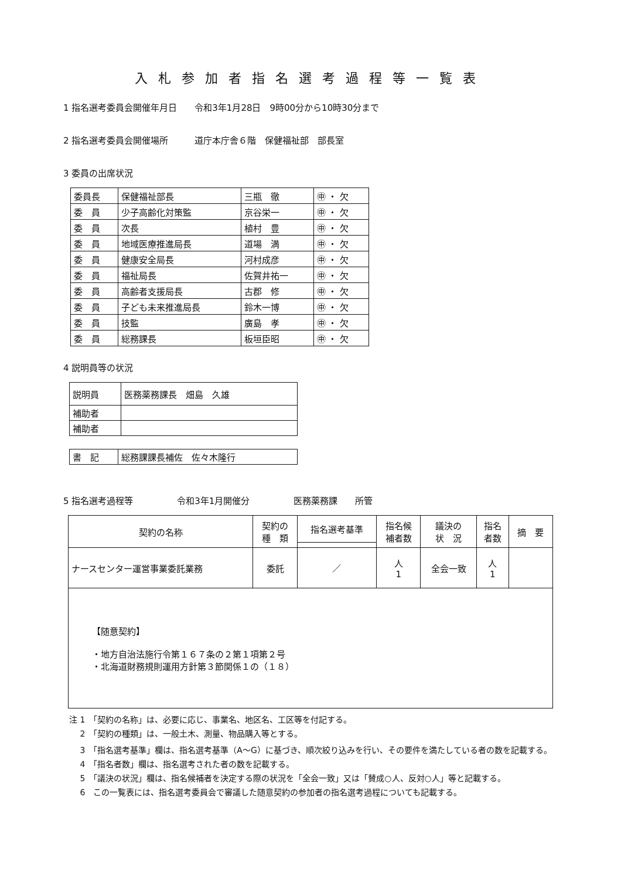入札参加者指名選考過程等一覧表
1 指名選考委員会開催年月日　　令和3年1月28日　9時00分から10時30分まで
2 指名選考委員会開催場所　　　道庁本庁舎６階　保健福祉部　部長室
3 委員の出席状況
| 委員長 | 保健福祉部長 | 三瓶 徹 | ㊥ ・ 欠 |
| 委 員 | 少子高齢化対策監 | 京谷栄一 | ㊥ ・ 欠 |
| 委 員 | 次長 | 植村 豊 | ㊥ ・ 欠 |
| 委 員 | 地域医療推進局長 | 道場 満 | ㊥ ・ 欠 |
| 委 員 | 健康安全局長 | 河村成彦 | ㊥ ・ 欠 |
| 委 員 | 福祉局長 | 佐賀井祐一 | ㊥ ・ 欠 |
| 委 員 | 高齢者支援局長 | 古郡 修 | ㊥ ・ 欠 |
| 委 員 | 子ども未来推進局長 | 鈴木一博 | ㊥ ・ 欠 |
| 委 員 | 技監 | 廣島 孝 | ㊥ ・ 欠 |
| 委 員 | 総務課長 | 板垣臣昭 | ㊥ ・ 欠 |
4 説明員等の状況
| 説明員 | 医務薬務課長 畑島 久雄 |
| 補助者 | |
| 補助者 | |
| 書 記 | 総務課課長補佐 佐々木隆行 |
5 指名選考過程等　　　　　令和3年1月開催分　　　　　医務薬務課　　所管
| 契約の名称 | 契約の 種 類 | 指名選考基準 | 指名候 補者数 | 議決の 状 況 | 指名 者数 | 摘 要 |
| --- | --- | --- | --- | --- | --- | --- |
| ナースセンター運営事業委託業務 | 委託 | ／ | 人 1 | 全会一致 | 人 1 | |
| 【随意契約】 ・地方自治法施行令第１６７条の２第１項第２号 ・北海道財務規則運用方針第３節関係１の（１８） | | | | | | |
注 1　「契約の名称」は、必要に応じ、事業名、地区名、工区等を付記する。
　 2　「契約の種類」は、一般土木、測量、物品購入等とする。
　 3　「指名選考基準」欄は、指名選考基準（A～G）に基づき、順次絞り込みを行い、その要件を満たしている者の数を記載する。
　 4　「指名者数」欄は、指名選考された者の数を記載する。
　 5　「議決の状況」欄は、指名候補者を決定する際の状況を「全会一致」又は「賛成○人、反対○人」等と記載する。
　 6　この一覧表には、指名選考委員会で審議した随意契約の参加者の指名選考過程についても記載する。